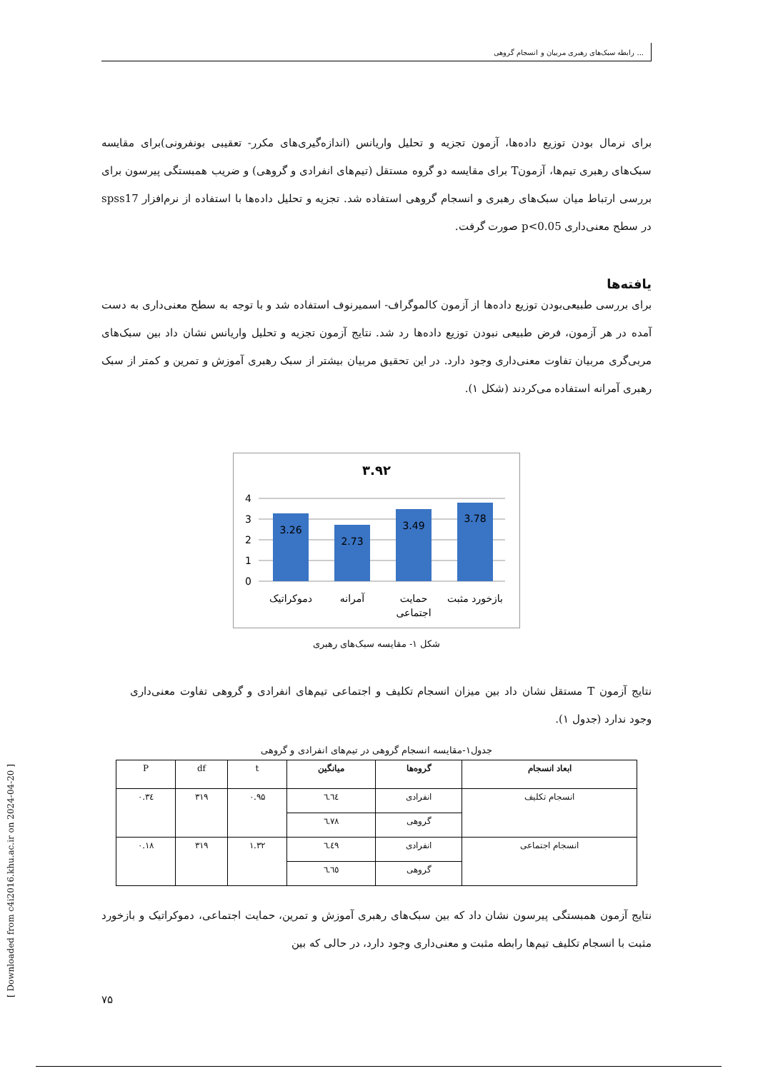رابطه سبک‌های رهبری مربیان و انسجام گروهی ...
برای نرمال بودن توزیع داده‌ها، آزمون تجزیه و تحلیل واریانس (اندازه‌گیری‌های مکرر- تعقیبی بونفرونی)برای مقایسه سبک‌های رهبری تیم‌ها، آزمونT برای مقایسه دو گروه مستقل (تیم‌های انفرادی و گروهی) و ضریب همبستگی پیرسون برای بررسی ارتباط میان سبک‌های رهبری و انسجام گروهی استفاده شد. تجزیه و تحلیل داده‌ها با استفاده از نرم‌افزار spss17 در سطح معنی‌داری p<0.05 صورت گرفت.
یافته‌ها
برای بررسی طبیعی‌بودن توزیع داده‌ها از آزمون کالموگراف- اسمیرنوف استفاده شد و با توجه به سطح معنی‌داری به دست آمده در هر آزمون، فرض طبیعی نبودن توزیع داده‌ها رد شد. نتایج آزمون تجزیه و تحلیل واریانس نشان داد بین سبک‌های مربی‌گری مربیان تفاوت معنی‌داری وجود دارد. در این تحقیق مربیان بیشتر از سبک رهبری آموزش و تمرین و کمتر از سبک رهبری آمرانه استفاده می‌کردند (شکل ۱).
۳.۹۲
4
3
2
1
0
3.26
2.73
3.49
3.78
دموکراتیک
آمرانه
حمایت
اجتماعی
بازخورد مثبت
شکل ۱- مقایسه سبک‌های رهبری
نتایج آزمون T مستقل نشان داد بین میزان انسجام تکلیف و اجتماعی تیم‌های انفرادی و گروهی تفاوت معنی‌داری وجود ندارد (جدول ۱).
جدول۱-مقایسه انسجام گروهی در تیم‌های انفرادی و گروهی
| ابعاد انسجام | گروه‌ها | میانگین | t | df | P |
| انسجام تکلیف | انفرادی | ٦.٦٤ | ۰.۹۵ | ۳۱۹ | ۰.۳٤ |
| | گروهی | ٦.٧٨ | | | |
| انسجام اجتماعی | انفرادی | ٦.٤٩ | ۱.۳۲ | ۳۱۹ | ۰.۱۸ |
| | گروهی | ٦.٦٥ | | | |
نتایج آزمون همبستگی پیرسون نشان داد که بین سبک‌های رهبری آموزش و تمرین، حمایت اجتماعی، دموکراتیک و بازخورد مثبت با انسجام تکلیف تیم‌ها رابطه مثبت و معنی‌داری وجود دارد، در حالی که بین
۷۵
[ Downloaded from c4i2016.khu.ac.ir on 2024-04-20 ]